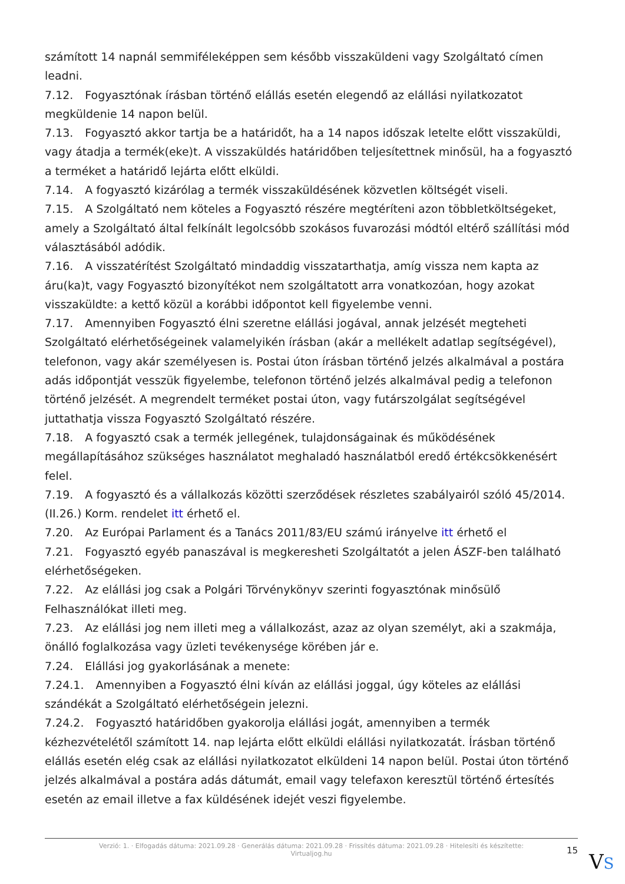számított 14 napnál semmiféleképpen sem később visszaküldeni vagy Szolgáltató címen leadni.
7.12. Fogyasztónak írásban történő elállás esetén elegendő az elállási nyilatkozatot megküldenie 14 napon belül.
7.13. Fogyasztó akkor tartja be a határidőt, ha a 14 napos időszak letelte előtt visszaküldi, vagy átadja a termék(eke)t. A visszaküldés határidőben teljesítettnek minősül, ha a fogyasztó a terméket a határidő lejárta előtt elküldi.
7.14. A fogyasztó kizárólag a termék visszaküldésének közvetlen költségét viseli.
7.15. A Szolgáltató nem köteles a Fogyasztó részére megtéríteni azon többletköltségeket, amely a Szolgáltató által felkínált legolcsóbb szokásos fuvarozási módtól eltérő szállítási mód választásából adódik.
7.16. A visszatérítést Szolgáltató mindaddig visszatarthatja, amíg vissza nem kapta az áru(ka)t, vagy Fogyasztó bizonyítékot nem szolgáltatott arra vonatkozóan, hogy azokat visszaküldte: a kettő közül a korábbi időpontot kell figyelembe venni.
7.17. Amennyiben Fogyasztó élni szeretne elállási jogával, annak jelzését megteheti Szolgáltató elérhetőségeinek valamelyikén írásban (akár a mellékelt adatlap segítségével), telefonon, vagy akár személyesen is. Postai úton írásban történő jelzés alkalmával a postára adás időpontját vesszük figyelembe, telefonon történő jelzés alkalmával pedig a telefonon történő jelzését. A megrendelt terméket postai úton, vagy futárszolgálat segítségével juttathatja vissza Fogyasztó Szolgáltató részére.
7.18. A fogyasztó csak a termék jellegének, tulajdonságainak és működésének megállapításához szükséges használatot meghaladó használatból eredő értékcsökkenésért felel.
7.19. A fogyasztó és a vállalkozás közötti szerződések részletes szabályairól szóló 45/2014. (II.26.) Korm. rendelet itt érhető el.
7.20. Az Európai Parlament és a Tanács 2011/83/EU számú irányelve itt érhető el
7.21. Fogyasztó egyéb panaszával is megkeresheti Szolgáltatót a jelen ÁSZF-ben található elérhetőségeken.
7.22. Az elállási jog csak a Polgári Törvénykönyv szerinti fogyasztónak minősülő Felhasználókat illeti meg.
7.23. Az elállási jog nem illeti meg a vállalkozást, azaz az olyan személyt, aki a szakmája, önálló foglalkozása vagy üzleti tevékenysége körében jár e.
7.24. Elállási jog gyakorlásának a menete:
7.24.1. Amennyiben a Fogyasztó élni kíván az elállási joggal, úgy köteles az elállási szándékát a Szolgáltató elérhetőségein jelezni.
7.24.2. Fogyasztó határidőben gyakorolja elállási jogát, amennyiben a termék kézhezvételétől számított 14. nap lejárta előtt elküldi elállási nyilatkozatát. Írásban történő elállás esetén elég csak az elállási nyilatkozatot elküldeni 14 napon belül. Postai úton történő jelzés alkalmával a postára adás dátumát, email vagy telefaxon keresztül történő értesítés esetén az email illetve a fax küldésének idejét veszi figyelembe.
Verzió: 1. · Elfogadás dátuma: 2021.09.28 · Generálás dátuma: 2021.09.28 · Frissítés dátuma: 2021.09.28 · Hitelesíti és készítette:
Virtualjog.hu
15 VS